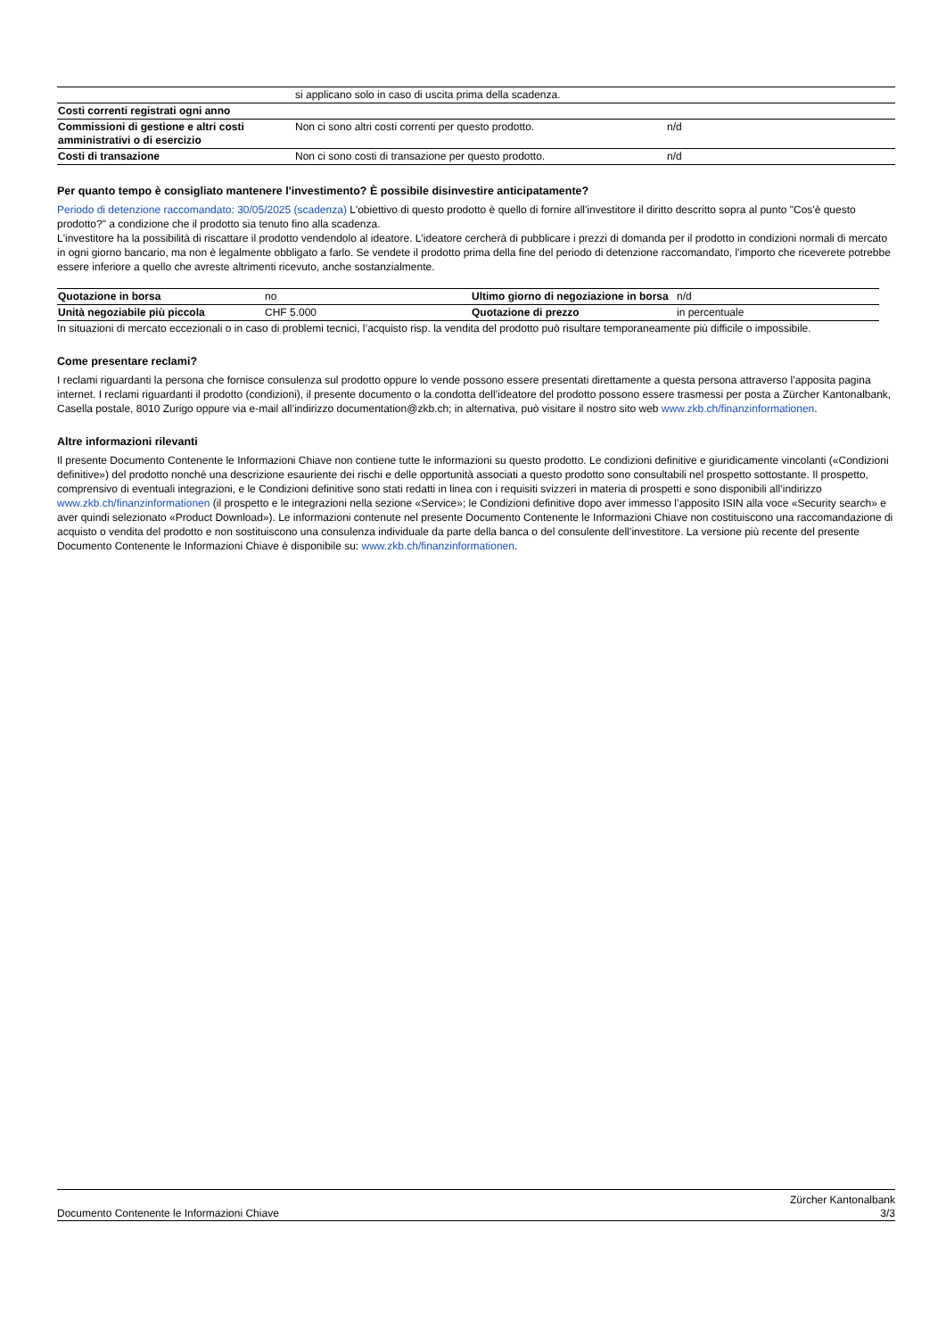| | si applicano solo in caso di uscita prima della scadenza. | |
| Costi correnti registrati ogni anno | | |
| Commissioni di gestione e altri costi amministrativi o di esercizio | Non ci sono altri costi correnti per questo prodotto. | n/d |
| Costi di transazione | Non ci sono costi di transazione per questo prodotto. | n/d |
Per quanto tempo è consigliato mantenere l'investimento? È possibile disinvestire anticipatamente?
Periodo di detenzione raccomandato: 30/05/2025 (scadenza) L'obiettivo di questo prodotto è quello di fornire all'investitore il diritto descritto sopra al punto "Cos'è questo prodotto?" a condizione che il prodotto sia tenuto fino alla scadenza.
L'investitore ha la possibilità di riscattare il prodotto vendendolo al ideatore. L'ideatore cercherà di pubblicare i prezzi di domanda per il prodotto in condizioni normali di mercato in ogni giorno bancario, ma non è legalmente obbligato a farlo. Se vendete il prodotto prima della fine del periodo di detenzione raccomandato, l'importo che riceverete potrebbe essere inferiore a quello che avreste altrimenti ricevuto, anche sostanzialmente.
| Quotazione in borsa | no | Ultimo giorno di negoziazione in borsa | n/d |
| Unità negoziabile più piccola | CHF 5.000 | Quotazione di prezzo | in percentuale |
In situazioni di mercato eccezionali o in caso di problemi tecnici, l’acquisto risp. la vendita del prodotto può risultare temporaneamente più difficile o impossibile.
Come presentare reclami?
I reclami riguardanti la persona che fornisce consulenza sul prodotto oppure lo vende possono essere presentati direttamente a questa persona attraverso l’apposita pagina internet. I reclami riguardanti il prodotto (condizioni), il presente documento o la condotta dell’ideatore del prodotto possono essere trasmessi per posta a Zürcher Kantonalbank, Casella postale, 8010 Zurigo oppure via e-mail all’indirizzo documentation@zkb.ch; in alternativa, può visitare il nostro sito web www.zkb.ch/finanzinformationen.
Altre informazioni rilevanti
Il presente Documento Contenente le Informazioni Chiave non contiene tutte le informazioni su questo prodotto. Le condizioni definitive e giuridicamente vincolanti («Condizioni definitive») del prodotto nonché una descrizione esauriente dei rischi e delle opportunità associati a questo prodotto sono consultabili nel prospetto sottostante. Il prospetto, comprensivo di eventuali integrazioni, e le Condizioni definitive sono stati redatti in linea con i requisiti svizzeri in materia di prospetti e sono disponibili all’indirizzo www.zkb.ch/finanzinformationen (il prospetto e le integrazioni nella sezione «Service»; le Condizioni definitive dopo aver immesso l’apposito ISIN alla voce «Security search» e aver quindi selezionato «Product Download»). Le informazioni contenute nel presente Documento Contenente le Informazioni Chiave non costituiscono una raccomandazione di acquisto o vendita del prodotto e non sostituiscono una consulenza individuale da parte della banca o del consulente dell’investitore. La versione più recente del presente Documento Contenente le Informazioni Chiave è disponibile su: www.zkb.ch/finanzinformationen.
Zürcher Kantonalbank
Documento Contenente le Informazioni Chiave 3/3